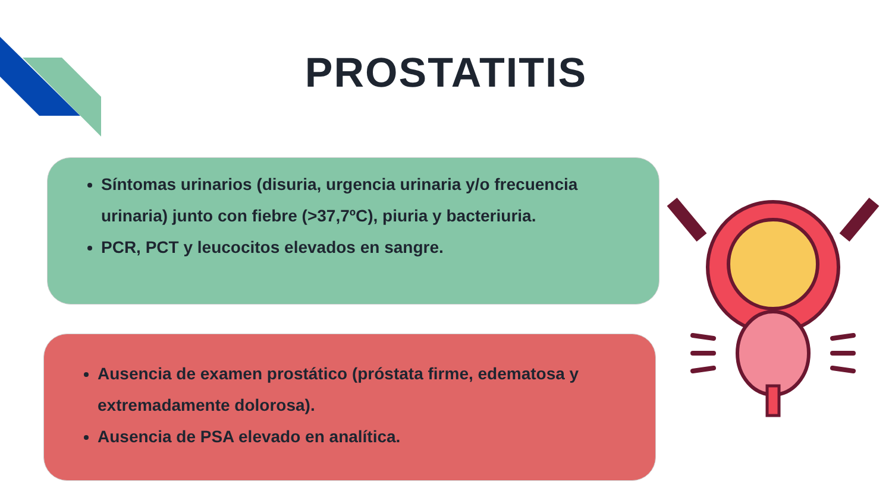PROSTATITIS
Síntomas urinarios (disuria, urgencia urinaria y/o frecuencia urinaria) junto con fiebre (>37,7ºC), piuria y bacteriuria.
PCR, PCT y leucocitos elevados en sangre.
Ausencia de examen prostático (próstata firme, edematosa y extremadamente dolorosa).
Ausencia de PSA elevado en analítica.